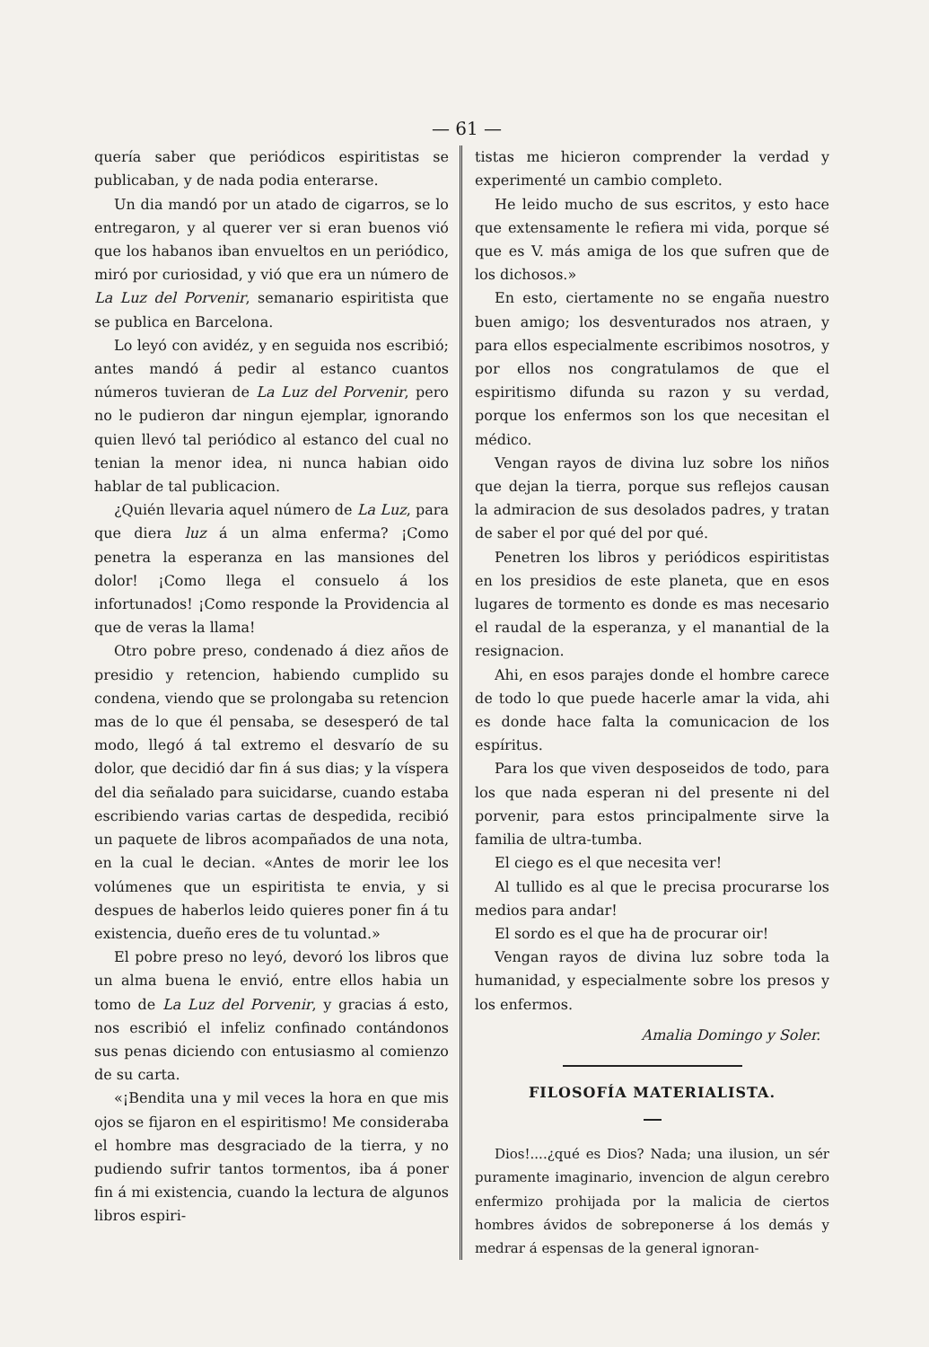— 61 —
quería saber que periódicos espiritistas se publicaban, y de nada podia enterarse.
Un dia mandó por un atado de cigarros, se lo entregaron, y al querer ver si eran buenos vió que los habanos iban envueltos en un periódico, miró por curiosidad, y vió que era un número de La Luz del Porvenir, semanario espiritista que se publica en Barcelona.
Lo leyó con avidéz, y en seguida nos escribió; antes mandó á pedir al estanco cuantos números tuvieran de La Luz del Porvenir, pero no le pudieron dar ningun ejemplar, ignorando quien llevó tal periódico al estanco del cual no tenian la menor idea, ni nunca habian oido hablar de tal publicacion.
¿Quién llevaria aquel número de La Luz, para que diera luz á un alma enferma? ¡Como penetra la esperanza en las mansiones del dolor! ¡Como llega el consuelo á los infortunados! ¡Como responde la Providencia al que de veras la llama!
Otro pobre preso, condenado á diez años de presidio y retencion, habiendo cumplido su condena, viendo que se prolongaba su retencion mas de lo que él pensaba, se desesperó de tal modo, llegó á tal extremo el desvarío de su dolor, que decidió dar fin á sus dias; y la víspera del dia señalado para suicidarse, cuando estaba escribiendo varias cartas de despedida, recibió un paquete de libros acompañados de una nota, en la cual le decian. «Antes de morir lee los volúmenes que un espiritista te envia, y si despues de haberlos leido quieres poner fin á tu existencia, dueño eres de tu voluntad.»
El pobre preso no leyó, devoró los libros que un alma buena le envió, entre ellos habia un tomo de La Luz del Porvenir, y gracias á esto, nos escribió el infeliz confinado contándonos sus penas diciendo con entusiasmo al comienzo de su carta.
«¡Bendita una y mil veces la hora en que mis ojos se fijaron en el espiritismo! Me consideraba el hombre mas desgraciado de la tierra, y no pudiendo sufrir tantos tormentos, iba á poner fin á mi existencia, cuando la lectura de algunos libros espiri-
tistas me hicieron comprender la verdad y experimenté un cambio completo.
He leido mucho de sus escritos, y esto hace que extensamente le refiera mi vida, porque sé que es V. más amiga de los que sufren que de los dichosos.»
En esto, ciertamente no se engaña nuestro buen amigo; los desventurados nos atraen, y para ellos especialmente escribimos nosotros, y por ellos nos congratulamos de que el espiritismo difunda su razon y su verdad, porque los enfermos son los que necesitan el médico.
Vengan rayos de divina luz sobre los niños que dejan la tierra, porque sus reflejos causan la admiracion de sus desolados padres, y tratan de saber el por qué del por qué.
Penetren los libros y periódicos espiritistas en los presidios de este planeta, que en esos lugares de tormento es donde es mas necesario el raudal de la esperanza, y el manantial de la resignacion.
Ahi, en esos parajes donde el hombre carece de todo lo que puede hacerle amar la vida, ahi es donde hace falta la comunicacion de los espíritus.
Para los que viven desposeidos de todo, para los que nada esperan ni del presente ni del porvenir, para estos principalmente sirve la familia de ultra-tumba.
El ciego es el que necesita ver!
Al tullido es al que le precisa procurarse los medios para andar!
El sordo es el que ha de procurar oir!
Vengan rayos de divina luz sobre toda la humanidad, y especialmente sobre los presos y los enfermos.
Amalia Domingo y Soler.
FILOSOFÍA MATERIALISTA.
Dios!....¿qué es Dios? Nada; una ilusion, un sér puramente imaginario, invencion de algun cerebro enfermizo prohijada por la malicia de ciertos hombres ávidos de sobreponerse á los demás y medrar á espensas de la general ignoran-